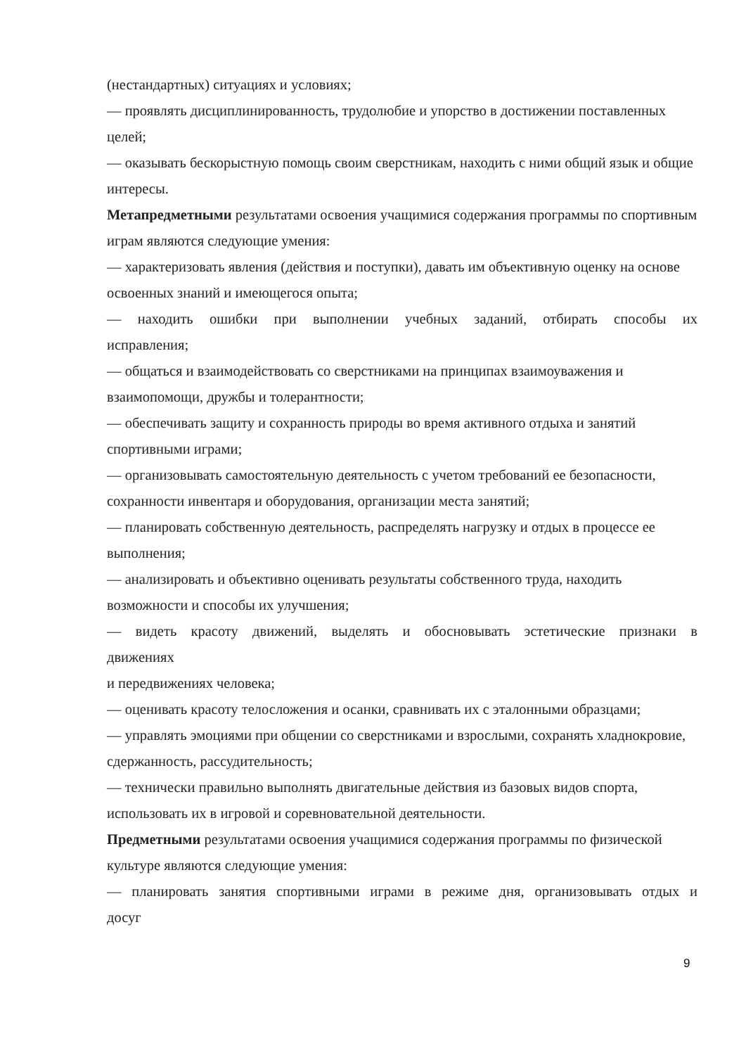(нестандартных) ситуациях и условиях;
— проявлять дисциплинированность, трудолюбие и упорство в достижении поставленных целей;
— оказывать бескорыстную помощь своим сверстникам, находить с ними общий язык и общие интересы.
Метапредметными результатами освоения учащимися содержания программы по спортивным играм являются следующие умения:
— характеризовать явления (действия и поступки), давать им объективную оценку на основе освоенных знаний и имеющегося опыта;
— находить ошибки при выполнении учебных заданий, отбирать способы их
исправления;
— общаться и взаимодействовать со сверстниками на принципах взаимоуважения и взаимопомощи, дружбы и толерантности;
— обеспечивать защиту и сохранность природы во время активного отдыха и занятий спортивными играми;
— организовывать самостоятельную деятельность с учетом требований ее безопасности, сохранности инвентаря и оборудования, организации места занятий;
— планировать собственную деятельность, распределять нагрузку и отдых в процессе ее выполнения;
— анализировать и объективно оценивать результаты собственного труда, находить возможности и способы их улучшения;
— видеть красоту движений, выделять и обосновывать эстетические признаки в
движениях
и передвижениях человека;
— оценивать красоту телосложения и осанки, сравнивать их с эталонными образцами;
— управлять эмоциями при общении со сверстниками и взрослыми, сохранять хладнокровие, сдержанность, рассудительность;
— технически правильно выполнять двигательные действия из базовых видов спорта, использовать их в игровой и соревновательной деятельности.
Предметными результатами освоения учащимися содержания программы по физической культуре являются следующие умения:
— планировать занятия спортивными играми в режиме дня, организовывать отдых и
досуг
9